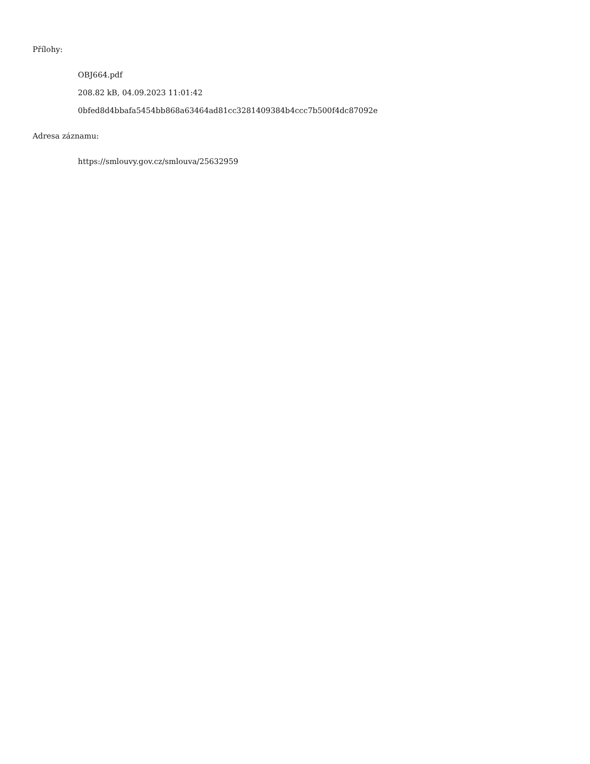Přílohy:
OBJ664.pdf
208.82 kB, 04.09.2023 11:01:42
0bfed8d4bbafa5454bb868a63464ad81cc3281409384b4ccc7b500f4dc87092e
Adresa záznamu:
https://smlouvy.gov.cz/smlouva/25632959